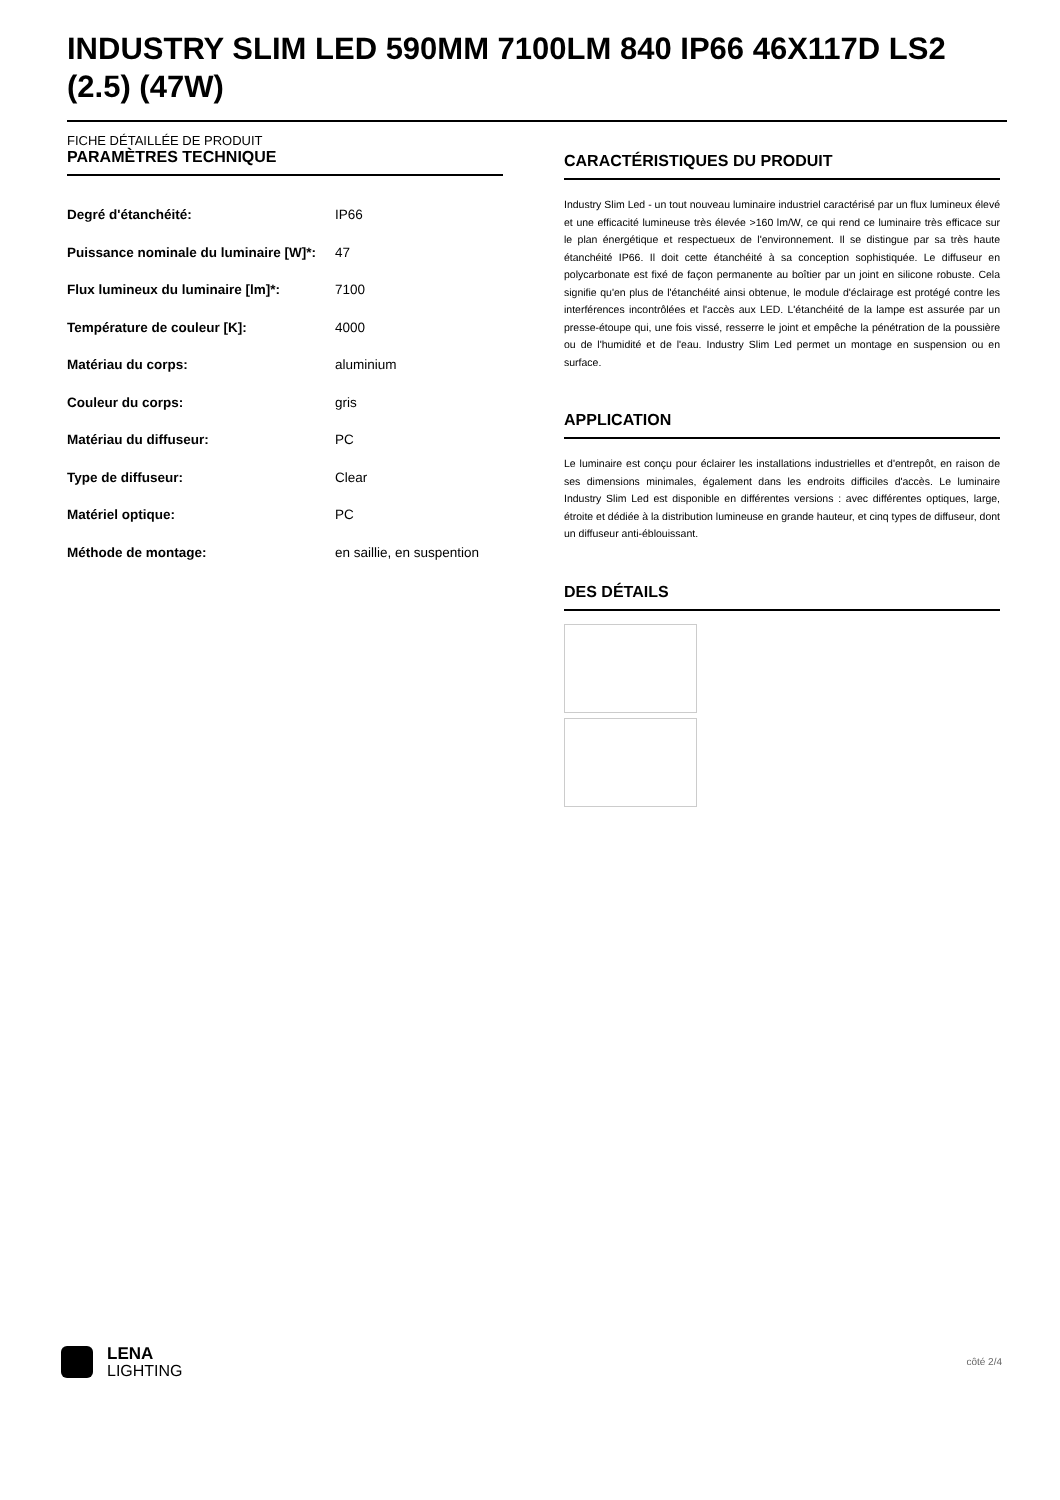INDUSTRY SLIM LED 590MM 7100LM 840 IP66 46X117D LS2 (2.5) (47W)
FICHE DÉTAILLÉE DE PRODUIT
PARAMÈTRES TECHNIQUE
| Degré d'étanchéité: | IP66 |
| Puissance nominale du luminaire [W]*: | 47 |
| Flux lumineux du luminaire [lm]*: | 7100 |
| Température de couleur [K]: | 4000 |
| Matériau du corps: | aluminium |
| Couleur du corps: | gris |
| Matériau du diffuseur: | PC |
| Type de diffuseur: | Clear |
| Matériel optique: | PC |
| Méthode de montage: | en saillie, en suspention |
CARACTÉRISTIQUES DU PRODUIT
Industry Slim Led - un tout nouveau luminaire industriel caractérisé par un flux lumineux élevé et une efficacité lumineuse très élevée >160 lm/W, ce qui rend ce luminaire très efficace sur le plan énergétique et respectueux de l'environnement. Il se distingue par sa très haute étanchéité IP66. Il doit cette étanchéité à sa conception sophistiquée. Le diffuseur en polycarbonate est fixé de façon permanente au boîtier par un joint en silicone robuste. Cela signifie qu'en plus de l'étanchéité ainsi obtenue, le module d'éclairage est protégé contre les interférences incontrôlées et l'accès aux LED. L'étanchéité de la lampe est assurée par un presse-étoupe qui, une fois vissé, resserre le joint et empêche la pénétration de la poussière ou de l'humidité et de l'eau. Industry Slim Led permet un montage en suspension ou en surface.
APPLICATION
Le luminaire est conçu pour éclairer les installations industrielles et d'entrepôt, en raison de ses dimensions minimales, également dans les endroits difficiles d'accès. Le luminaire Industry Slim Led est disponible en différentes versions : avec différentes optiques, large, étroite et dédiée à la distribution lumineuse en grande hauteur, et cinq types de diffuseur, dont un diffuseur anti-éblouissant.
DES DÉTAILS
LENA
LIGHTING
côté 2/4